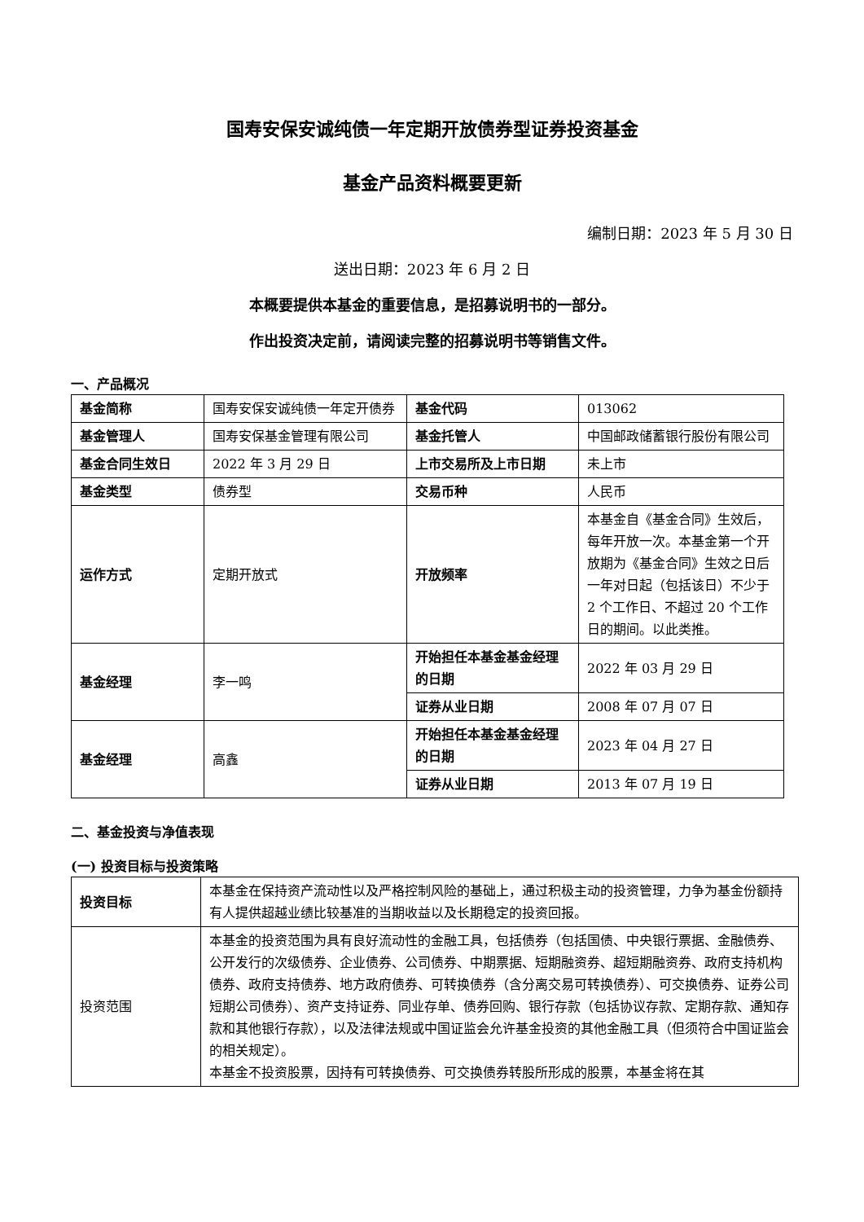国寿安保安诚纯债一年定期开放债券型证券投资基金
基金产品资料概要更新
编制日期：2023 年 5 月 30 日
送出日期：2023 年 6 月 2 日
本概要提供本基金的重要信息，是招募说明书的一部分。
作出投资决定前，请阅读完整的招募说明书等销售文件。
一、产品概况
| 基金简称 | 国寿安保安诚纯债一年定开债券 | 基金代码 | 013062 |
| 基金管理人 | 国寿安保基金管理有限公司 | 基金托管人 | 中国邮政储蓄银行股份有限公司 |
| 基金合同生效日 | 2022 年 3 月 29 日 | 上市交易所及上市日期 | 未上市 |
| 基金类型 | 债券型 | 交易币种 | 人民币 |
| 运作方式 | 定期开放式 | 开放频率 | 本基金自《基金合同》生效后，每年开放一次。本基金第一个开放期为《基金合同》生效之日后一年对日起（包括该日）不少于 2 个工作日、不超过 20 个工作日的期间。以此类推。 |
| 基金经理 | 李一鸣 | 开始担任本基金基金经理的日期 | 2022 年 03 月 29 日 |
| | | 证券从业日期 | 2008 年 07 月 07 日 |
| 基金经理 | 高鑫 | 开始担任本基金基金经理的日期 | 2023 年 04 月 27 日 |
| | | 证券从业日期 | 2013 年 07 月 19 日 |
二、基金投资与净值表现
(一) 投资目标与投资策略
| 投资目标 | 本基金在保持资产流动性以及严格控制风险的基础上，通过积极主动的投资管理，力争为基金份额持有人提供超越业绩比较基准的当期收益以及长期稳定的投资回报。 |
| 投资范围 | 本基金的投资范围为具有良好流动性的金融工具，包括债券（包括国债、中央银行票据、金融债券、公开发行的次级债券、企业债券、公司债券、中期票据、短期融资券、超短期融资券、政府支持机构债券、政府支持债券、地方政府债券、可转换债券（含分离交易可转换债券）、可交换债券、证券公司短期公司债券）、资产支持证券、同业存单、债券回购、银行存款（包括协议存款、定期存款、通知存款和其他银行存款），以及法律法规或中国证监会允许基金投资的其他金融工具（但须符合中国证监会的相关规定）。 本基金不投资股票，因持有可转换债券、可交换债券转股所形成的股票，本基金将在其 |